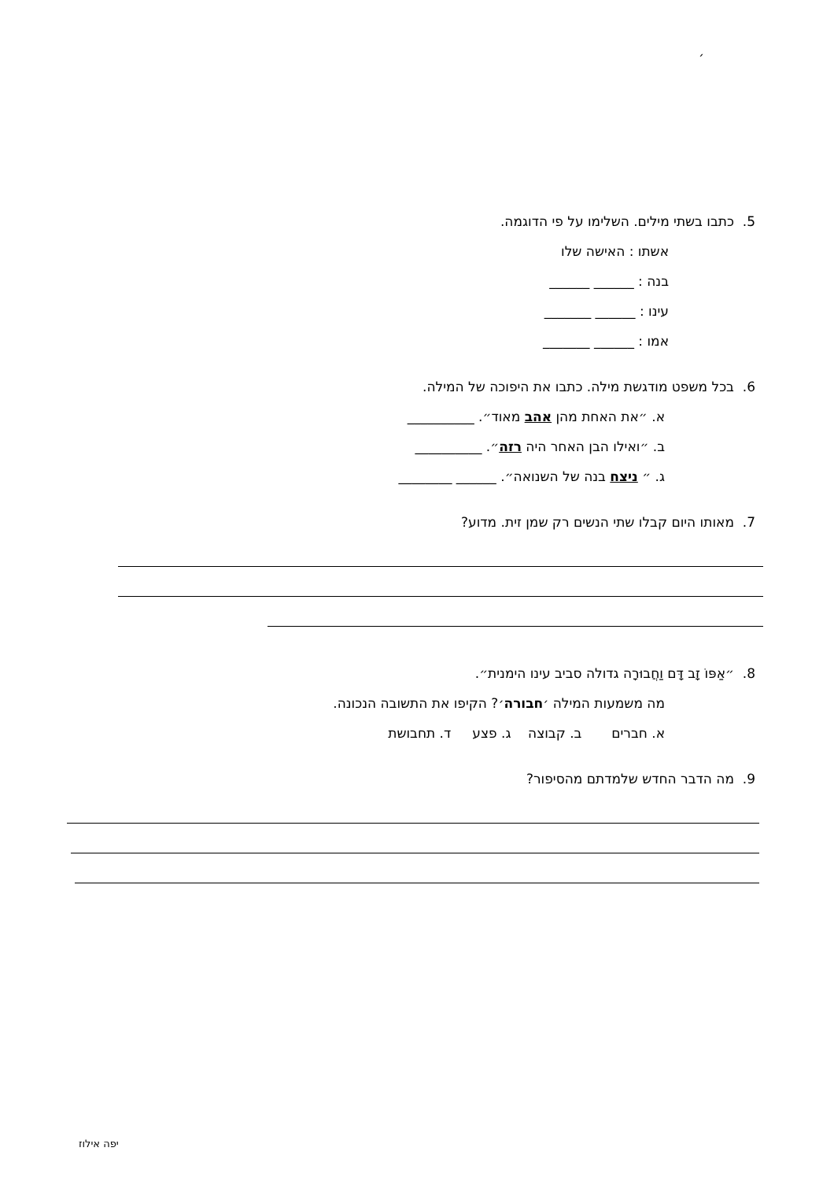׳
5. כתבו בשתי מילים. השלימו על פי הדוגמה.
אשתו : האישה שלו
בנה : ______ ______
עינו : ______ _______
אמו : ______ _______
6. בכל משפט מודגשת מילה. כתבו את היפוכה של המילה.
א. ״את האחת מהן אהב מאוד״. __________
ב. ״ואילו הבן האחר היה רזה״. __________
ג. ״ ניצח בנה של השנואה״. ______ ________
7. מאותו היום קבלו שתי הנשים רק שמן זית. מדוע?
8. ״אַפּוֹ זָב דָּם וַחֲבוּרָה גדולה סביב עינו הימנית״.
מה משמעות המילה ׳חבורה׳? הקיפו את התשובה הנכונה.
א. חברים ב. קבוצה ג. פצע ד. תחבושת
9. מה הדבר החדש שלמדתם מהסיפור?
יפה אילוז